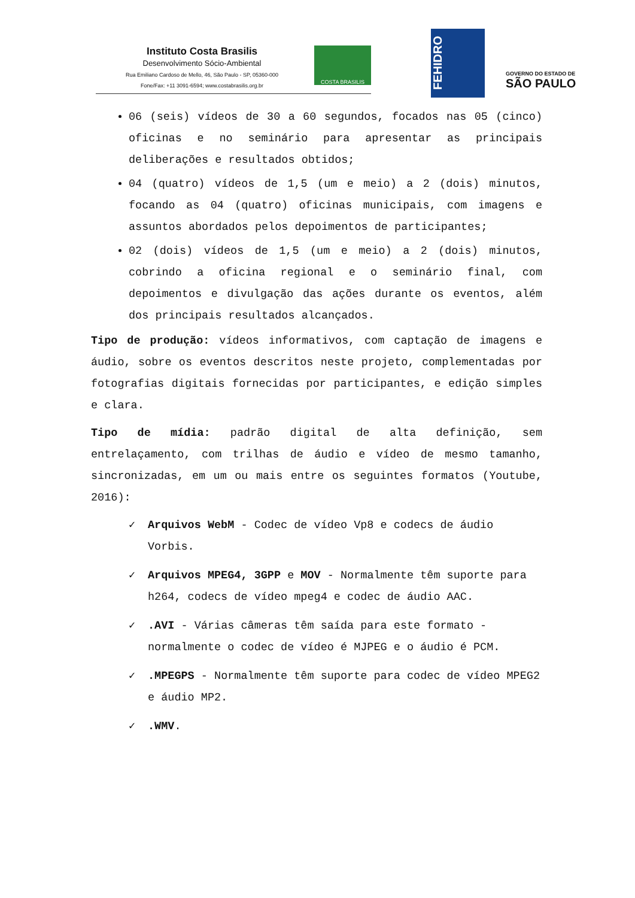Instituto Costa Brasilis
Desenvolvimento Sócio-Ambiental
Rua Emiliano Cardoso de Mello, 46, São Paulo - SP, 05360-000
Fone/Fax: +11 3091-6594; www.costabrasilis.org.br
COSTA BRASILIS
FEHIDRO
GOVERNO DO ESTADO DE
SÃO PAULO
06 (seis) vídeos de 30 a 60 segundos, focados nas 05 (cinco) oficinas e no seminário para apresentar as principais deliberações e resultados obtidos;
04 (quatro) vídeos de 1,5 (um e meio) a 2 (dois) minutos, focando as 04 (quatro) oficinas municipais, com imagens e assuntos abordados pelos depoimentos de participantes;
02 (dois) vídeos de 1,5 (um e meio) a 2 (dois) minutos, cobrindo a oficina regional e o seminário final, com depoimentos e divulgação das ações durante os eventos, além dos principais resultados alcançados.
Tipo de produção: vídeos informativos, com captação de imagens e áudio, sobre os eventos descritos neste projeto, complementadas por fotografias digitais fornecidas por participantes, e edição simples e clara.
Tipo de mídia: padrão digital de alta definição, sem entrelaçamento, com trilhas de áudio e vídeo de mesmo tamanho, sincronizadas, em um ou mais entre os seguintes formatos (Youtube, 2016):
✓ Arquivos WebM - Codec de vídeo Vp8 e codecs de áudio Vorbis.
✓ Arquivos MPEG4, 3GPP e MOV - Normalmente têm suporte para h264, codecs de vídeo mpeg4 e codec de áudio AAC.
✓.AVI - Várias câmeras têm saída para este formato - normalmente o codec de vídeo é MJPEG e o áudio é PCM.
✓.MPEGPS - Normalmente têm suporte para codec de vídeo MPEG2 e áudio MP2.
✓.WMV.